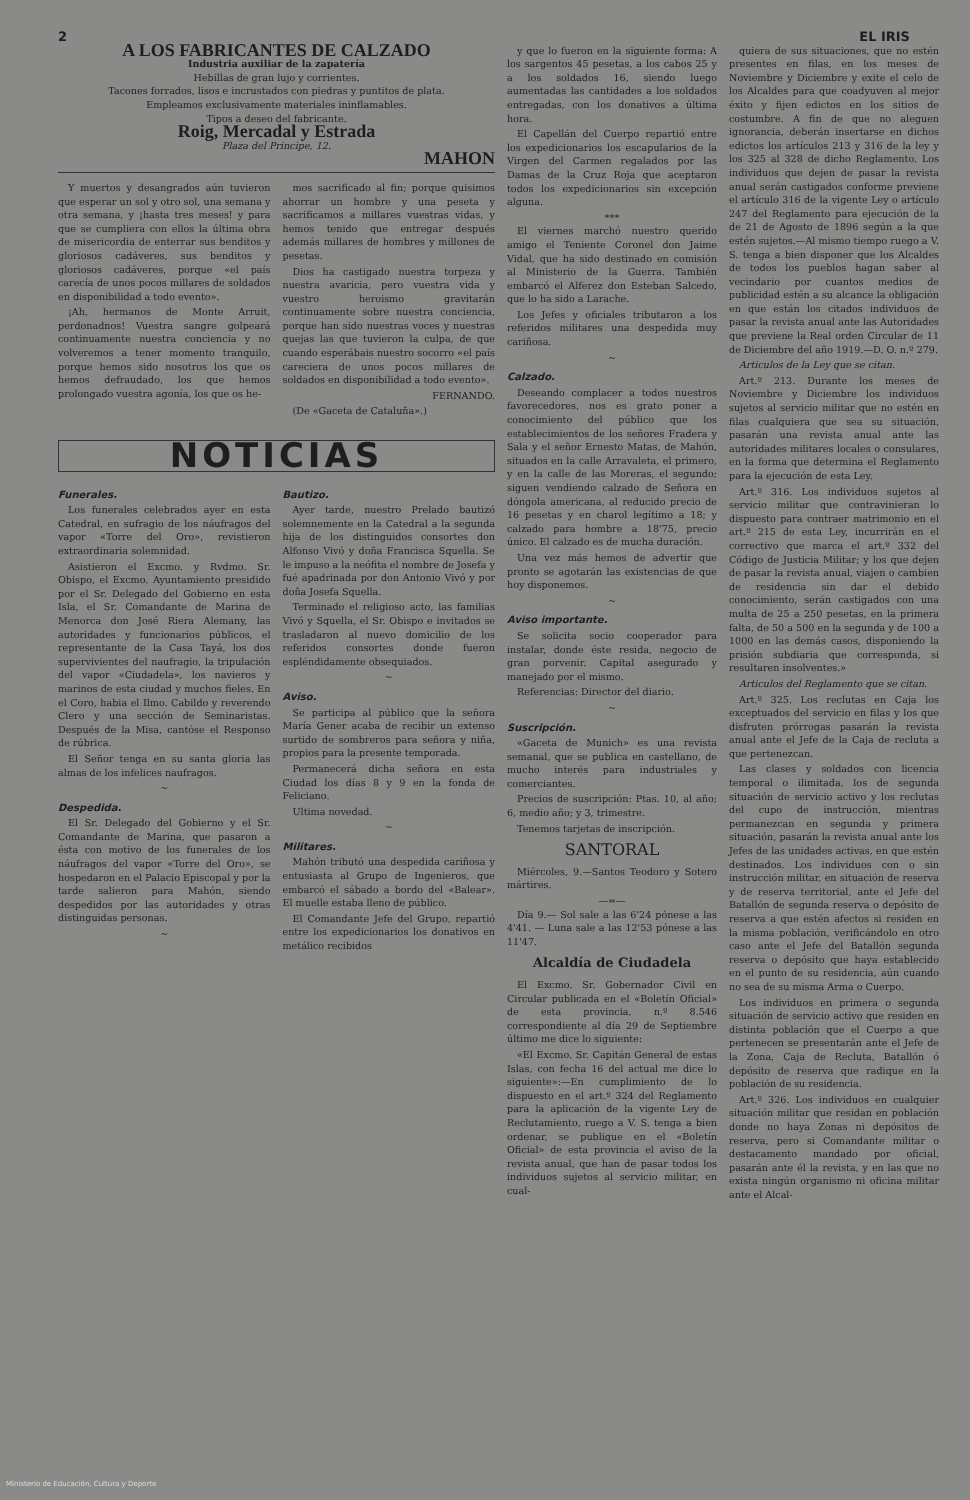2 EL IRIS
A LOS FABRICANTES DE CALZADO
Industria auxiliar de la zapatería
Hebillas de gran lujo y corrientes.
Tacones forrados, lisos e incrustados con piedras y puntitos de plata.
Empleamos exclusivamente materiales ininflamables.
Tipos a deseo del fabricante.
Roig, Mercadal y Estrada
Plaza del Principe, 12.
MAHON
Y muertos y desangrados aún tuvieron que esperar un sol y otro sol, una semana y otra semana, y ¡hasta tres meses! y para que se cumpliera con ellos la última obra de misericordia de enterrar sus benditos y gloriosos cadáveres, sus benditos y gloriosos cadáveres, porque «el país carecía de unos pocos millares de soldados en disponibilidad a todo evento».
¡Ah, hermanos de Monte Arruit, perdonadnos! Vuestra sangre golpeará continuamente nuestra conciencia y no volveremos a tener momento tranquilo, porque hemos sido nosotros los que os hemos defraudado, los que hemos prolongado vuestra agonía, los que os he-
mos sacrificado al fin; porque quisimos ahorrar un hombre y una peseta y sacrificamos a millares vuestras vidas, y hemos tenido que entregar después además millares de hombres y millones de pesetas.
Dios ha castigado nuestra torpeza y nuestra avaricia, pero vuestra vida y vuestro heroismo gravitarán continuamente sobre nuestra conciencia, porque han sido nuestras voces y nuestras quejas las que tuvieron la culpa, de que cuando esperábais nuestro socorro «el país careciera de unos pocos millares de soldados en disponibilidad a todo evento».
FERNANDO.
(De «Gaceta de Cataluña».)
NOTICIAS
Funerales.
Los funerales celebrados ayer en esta Catedral, en sufragio de los náufragos del vapor «Torre del Oro», revistieron extraordinaria solemnidad.
Asistieron el Excmo. y Rvdmo. Sr. Obispo, el Excmo. Ayuntamiento presidido por el Sr. Delegado del Gobierno en esta Isla, el Sr. Comandante de Marina de Menorca don José Riera Alemany, las autoridades y funcionarios públicos, el representante de la Casa Tayá, los dos supervivientes del naufragio, la tripulación del vapor «Ciudadela», los navieros y marinos de esta ciudad y muchos fieles. En el Coro, habia el Ilmo. Cabildo y reverendo Clero y una sección de Seminaristas. Después de la Misa, cantóse el Responso de rúbrica.
El Señor tenga en su santa gloria las almas de los infelices naufragos.
~
Despedida.
El Sr. Delegado del Gobierno y el Sr. Comandante de Marina, que pasaron a ésta con motivo de los funerales de los náufragos del vapor «Torre del Oro», se hospedaron en el Palacio Episcopal y por la tarde salieron para Mahón, siendo despedidos por las autoridades y otras distinguidas personas.
~
Bautizo.
Ayer tarde, nuestro Prelado bautizó solemnemente en la Catedral a la segunda hija de los distinguidos consortes don Alfonso Vivó y doña Francisca Squella. Se le impuso a la neófita el nombre de Josefa y fué apadrinada por don Antonio Vivó y por doña Josefa Squella.
Terminado el religioso acto, las familias Vivó y Squella, el Sr. Obispo e invitados se trasladaron al nuevo domicilio de los referidos consortes donde fueron espléndidamente obsequiados.
~
Aviso.
Se participa al público que la señora María Gener acaba de recibir un extenso surtido de sombreros para señora y niña, propios para la presente temporada.
Permanecerá dicha señora en esta Ciudad los días 8 y 9 en la fonda de Feliciano.
Ultima novedad.
~
Militares.
Mahón tributó una despedida cariñosa y entusiasta al Grupo de Ingenieros, que embarcó el sábado a bordo del «Balear». El muelle estaba lleno de público.
El Comandante Jefe del Grupo, repartió entre los expedicionarios los donativos en metálico recibidos
y que lo fueron en la siguiente forma: A los sargentos 45 pesetas, a los cabos 25 y a los soldados 16, siendo luego aumentadas las cantidades a los soldados entregadas, con los donativos a última hora.
El Capellán del Cuerpo repartió entre los expedicionarios los escapularios de la Virgen del Carmen regalados por las Damas de la Cruz Roja que aceptaron todos los expedicionarios sin excepción alguna.
***
El viernes marchó nuestro querido amigo el Teniente Coronel don Jaime Vidal, que ha sido destinado en comisión al Ministerio de la Guerra. También embarcó el Alferez don Esteban Salcedo, que lo ha sido a Larache.
Los Jefes y oficiales tributaron a los referidos militares una despedida muy cariñosa.
~
Calzado.
Deseando complacer a todos nuestros favorecedores, nos es grato poner a conocimiento del público que los establecimientos de los señores Fradera y Sala y el señor Ernesto Matas, de Mahón, situados en la calle Arravaleta, el primero, y en la calle de las Moreras, el segundo; siguen vendiendo calzado de Señora en dóngola americana, al reducido precio de 16 pesetas y en charol legítimo a 18; y calzado para hombre a 18'75, precio único. El calzado es de mucha duración.
Una vez más hemos de advertir que pronto se agotarán las existencias de que hoy disponemos.
~
Aviso importante.
Se solicita socio cooperador para instalar, donde éste resida, negocio de gran porvenir. Capital asegurado y manejado por el mismo.
Referencias: Director del diario.
~
Suscripción.
«Gaceta de Munich» es una revista semanal, que se publica en castellano, de mucho interés para industriales y comerciantes.
Precios de suscripción: Ptas. 10, al año; 6, medio año; y 3, trimestre.
Tenemos tarjetas de inscripción.
SANTORAL
Miércoles, 9.—Santos Teodoro y Sotero mártires.
—=—
Día 9.— Sol sale a las 6'24 pónese a las 4'41. — Luna sale a las 12'53 pónese a las 11'47.
Alcaldía de Ciudadela
El Excmo. Sr. Gobernador Civil en Circular publicada en el «Boletín Oficial» de esta provincia, n.º 8.546 correspondiente al día 29 de Septiembre último me dice lo siguiente:
«El Excmo. Sr. Capitán General de estas Islas, con fecha 16 del actual me dice lo siguiente»:—En cumplimiento de lo dispuesto en el art.º 324 del Reglamento para la aplicación de la vigente Ley de Reclutamiento, ruego a V. S. tenga a bien ordenar, se publique en el «Boletín Oficial» de esta provincia el aviso de la revista anual, que han de pasar todos los individuos sujetos al servicio militar, en cual-
quiera de sus situaciones, que no estén presentes en filas, en los meses de Noviembre y Diciembre y exite el celo de los Alcaldes para que coadyuven al mejor éxito y fijen edictos en los sitios de costumbre. A fin de que no aleguen ignorancia, deberán insertarse en dichos edictos los artículos 213 y 316 de la ley y los 325 al 328 de dicho Reglamento. Los individuos que dejen de pasar la revista anual serán castigados conforme previene el artículo 316 de la vigente Ley o artículo 247 del Reglamento para ejecución de la de 21 de Agosto de 1896 según a la que estén sujetos.—Al mismo tiempo ruego a V. S. tenga a bien disponer que los Alcaldes de todos los pueblos hagan saber al vecindario por cuantos medios de publicidad estén a su alcance la obligación en que están los citados individuos de pasar la revista anual ante las Autoridades que previene la Real orden Circular de 11 de Diciembre del año 1919.—D. O. n.º 279.
Articulos de la Ley que se citan.
Art.º 213. Durante los meses de Noviembre y Diciembre los individuos sujetos al servicio militar que no estén en filas cualquiera que sea su situación, pasarán una revista anual ante las autoridades militares locales o consulares, en la forma que determina el Reglamento para la ejecución de esta Ley.
Art.º 316. Los individuos sujetos al servicio militar que contravinieran lo dispuesto para contraer matrimonio en el art.º 215 de esta Ley, incurrirán en el correctivo que marca el art.º 332 del Código de Justicia Militar; y los que dejen de pasar la revista anual, viajen o cambien de residencia sin dar el debido conocimiento, serán castigados con una multa de 25 a 250 pesetas, en la primera falta, de 50 a 500 en la segunda y de 100 a 1000 en las demás casos, disponiendo la prisión subdiaria que corresponda, si resultaren insolventes.»
Articulos del Reglamento que se citan.
Art.º 325. Los reclutas en Caja los exceptuados del servicio en filas y los que disfruten prórrogas pasarán la revista anual ante el Jefe de la Caja de recluta a que pertenezcan.
Las clases y soldados con licencia temporal o ilimitada, los de segunda situación de servicio activo y los reclutas del cupo de instrucción, mientras permanezcan en segunda y primera situación, pasarán la revista anual ante los Jefes de las unidades activas, en que estén destinados. Los individuos con o sin instrucción militar, en situación de reserva y de reserva territorial, ante el Jefe del Batallón de segunda reserva o depósito de reserva a que estén afectos si residen en la misma población, verificándolo en otro caso ante el Jefe del Batallón segunda reserva o depósito que haya establecido en el punto de su residencia, aún cuando no sea de su misma Arma o Cuerpo.
Los individuos en primera o segunda situación de servicio activo que residen en distinta población que el Cuerpo a que pertenecen se presentarán ante el Jefe de la Zona, Caja de Recluta, Batallón ó depósito de reserva que radique en la población de su residencia.
Art.º 326. Los individuos en cualquier situación militar que residan en población donde no haya Zonas ni depósitos de reserva, pero si Comandante militar o destacamento mandado por oficial, pasarán ante él la revista, y en las que no exista ningún organismo ni oficina militar ante el Alcal-
Ministerio de Educación, Cultura y Deporte